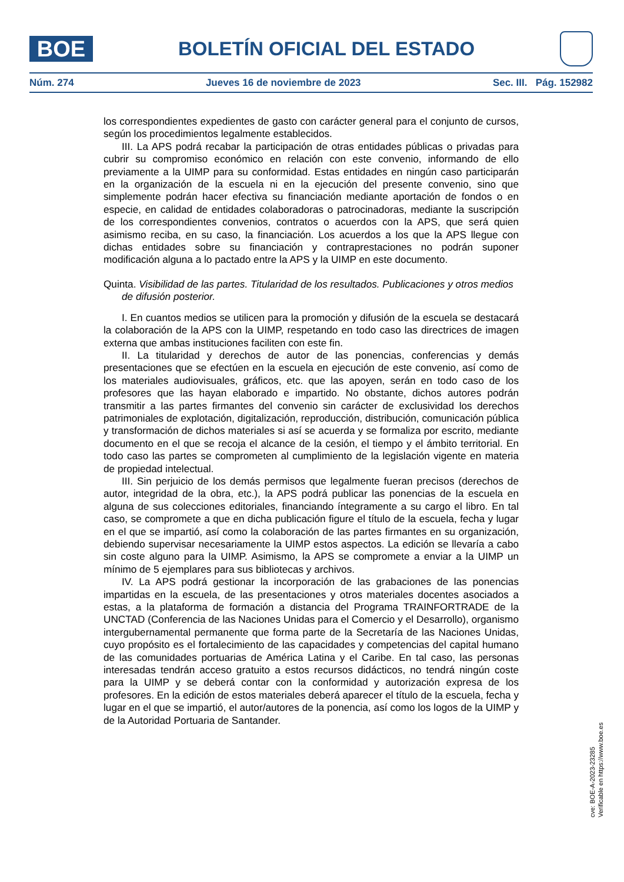BOE
BOLETÍN OFICIAL DEL ESTADO
Núm. 274 Jueves 16 de noviembre de 2023 Sec. III. Pág. 152982
los correspondientes expedientes de gasto con carácter general para el conjunto de cursos, según los procedimientos legalmente establecidos.
III. La APS podrá recabar la participación de otras entidades públicas o privadas para cubrir su compromiso económico en relación con este convenio, informando de ello previamente a la UIMP para su conformidad. Estas entidades en ningún caso participarán en la organización de la escuela ni en la ejecución del presente convenio, sino que simplemente podrán hacer efectiva su financiación mediante aportación de fondos o en especie, en calidad de entidades colaboradoras o patrocinadoras, mediante la suscripción de los correspondientes convenios, contratos o acuerdos con la APS, que será quien asimismo reciba, en su caso, la financiación. Los acuerdos a los que la APS llegue con dichas entidades sobre su financiación y contraprestaciones no podrán suponer modificación alguna a lo pactado entre la APS y la UIMP en este documento.
Quinta. Visibilidad de las partes. Titularidad de los resultados. Publicaciones y otros medios de difusión posterior.
I. En cuantos medios se utilicen para la promoción y difusión de la escuela se destacará la colaboración de la APS con la UIMP, respetando en todo caso las directrices de imagen externa que ambas instituciones faciliten con este fin.
II. La titularidad y derechos de autor de las ponencias, conferencias y demás presentaciones que se efectúen en la escuela en ejecución de este convenio, así como de los materiales audiovisuales, gráficos, etc. que las apoyen, serán en todo caso de los profesores que las hayan elaborado e impartido. No obstante, dichos autores podrán transmitir a las partes firmantes del convenio sin carácter de exclusividad los derechos patrimoniales de explotación, digitalización, reproducción, distribución, comunicación pública y transformación de dichos materiales si así se acuerda y se formaliza por escrito, mediante documento en el que se recoja el alcance de la cesión, el tiempo y el ámbito territorial. En todo caso las partes se comprometen al cumplimiento de la legislación vigente en materia de propiedad intelectual.
III. Sin perjuicio de los demás permisos que legalmente fueran precisos (derechos de autor, integridad de la obra, etc.), la APS podrá publicar las ponencias de la escuela en alguna de sus colecciones editoriales, financiando íntegramente a su cargo el libro. En tal caso, se compromete a que en dicha publicación figure el título de la escuela, fecha y lugar en el que se impartió, así como la colaboración de las partes firmantes en su organización, debiendo supervisar necesariamente la UIMP estos aspectos. La edición se llevaría a cabo sin coste alguno para la UIMP. Asimismo, la APS se compromete a enviar a la UIMP un mínimo de 5 ejemplares para sus bibliotecas y archivos.
IV. La APS podrá gestionar la incorporación de las grabaciones de las ponencias impartidas en la escuela, de las presentaciones y otros materiales docentes asociados a estas, a la plataforma de formación a distancia del Programa TRAINFORTRADE de la UNCTAD (Conferencia de las Naciones Unidas para el Comercio y el Desarrollo), organismo intergubernamental permanente que forma parte de la Secretaría de las Naciones Unidas, cuyo propósito es el fortalecimiento de las capacidades y competencias del capital humano de las comunidades portuarias de América Latina y el Caribe. En tal caso, las personas interesadas tendrán acceso gratuito a estos recursos didácticos, no tendrá ningún coste para la UIMP y se deberá contar con la conformidad y autorización expresa de los profesores. En la edición de estos materiales deberá aparecer el título de la escuela, fecha y lugar en el que se impartió, el autor/autores de la ponencia, así como los logos de la UIMP y de la Autoridad Portuaria de Santander.
cve: BOE-A-2023-23285
Verificable en https://www.boe.es